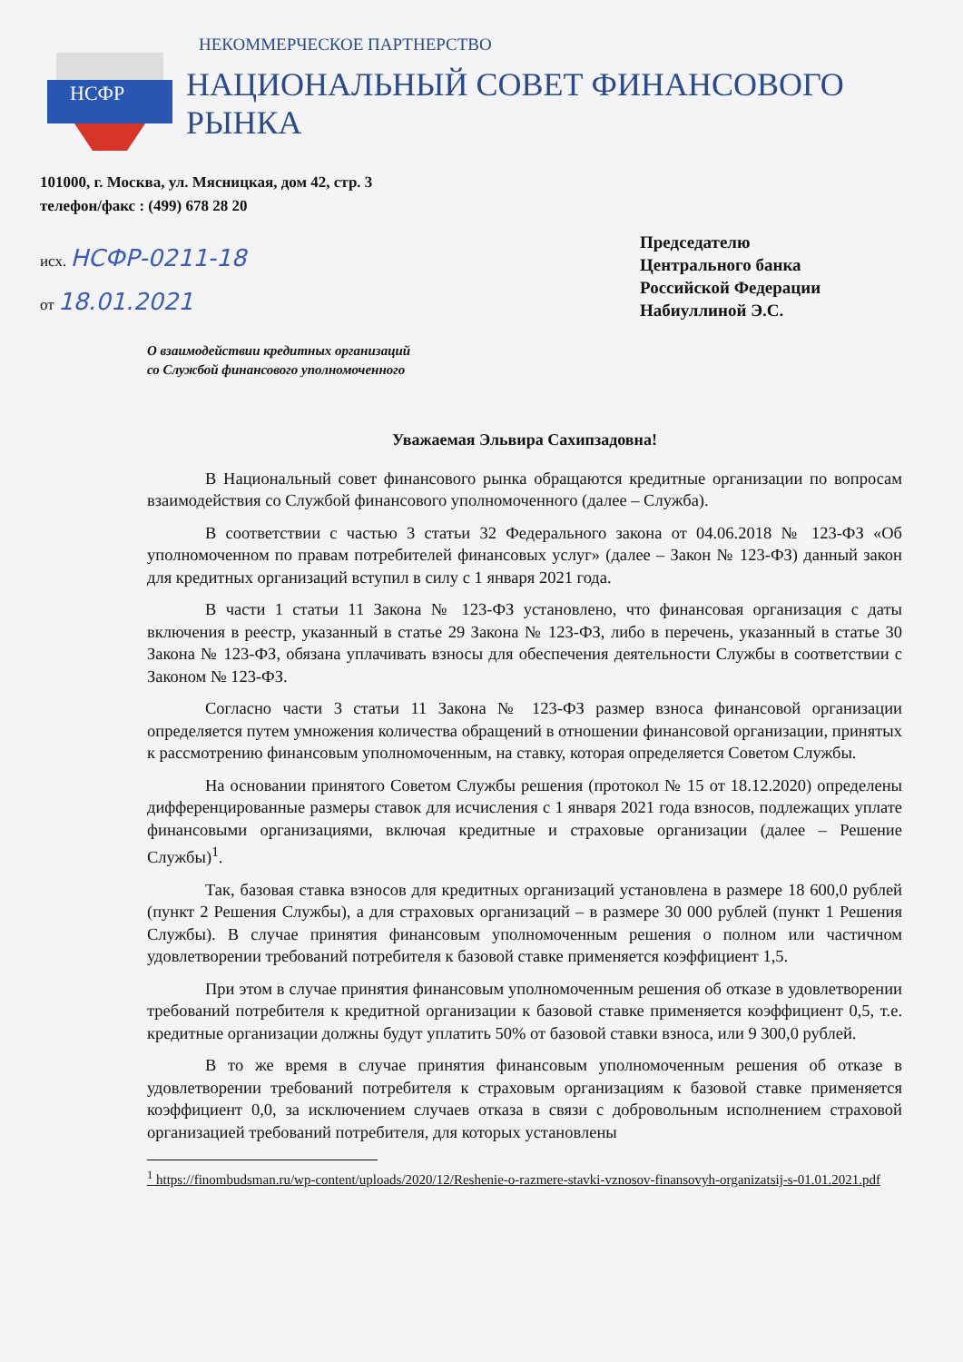НСФР
НЕКОММЕРЧЕСКОЕ ПАРТНЕРСТВО
НАЦИОНАЛЬНЫЙ СОВЕТ ФИНАНСОВОГО РЫНКА
101000, г. Москва, ул. Мясницкая, дом 42, стр. 3
телефон/факс : (499) 678 28 20
исх. НСФР-0211-18
от 18.01.2021
Председателю
Центрального банка
Российской Федерации
Набиуллиной Э.С.
О взаимодействии кредитных организаций
со Службой финансового уполномоченного
Уважаемая Эльвира Сахипзадовна!
В Национальный совет финансового рынка обращаются кредитные организации по вопросам взаимодействия со Службой финансового уполномоченного (далее – Служба).
В соответствии с частью 3 статьи 32 Федерального закона от 04.06.2018 № 123-ФЗ «Об уполномоченном по правам потребителей финансовых услуг» (далее – Закон № 123-ФЗ) данный закон для кредитных организаций вступил в силу с 1 января 2021 года.
В части 1 статьи 11 Закона № 123-ФЗ установлено, что финансовая организация с даты включения в реестр, указанный в статье 29 Закона № 123-ФЗ, либо в перечень, указанный в статье 30 Закона № 123-ФЗ, обязана уплачивать взносы для обеспечения деятельности Службы в соответствии с Законом № 123-ФЗ.
Согласно части 3 статьи 11 Закона № 123-ФЗ размер взноса финансовой организации определяется путем умножения количества обращений в отношении финансовой организации, принятых к рассмотрению финансовым уполномоченным, на ставку, которая определяется Советом Службы.
На основании принятого Советом Службы решения (протокол № 15 от 18.12.2020) определены дифференцированные размеры ставок для исчисления с 1 января 2021 года взносов, подлежащих уплате финансовыми организациями, включая кредитные и страховые организации (далее – Решение Службы)<sup>1</sup>.
Так, базовая ставка взносов для кредитных организаций установлена в размере 18 600,0 рублей (пункт 2 Решения Службы), а для страховых организаций – в размере 30 000 рублей (пункт 1 Решения Службы). В случае принятия финансовым уполномоченным решения о полном или частичном удовлетворении требований потребителя к базовой ставке применяется коэффициент 1,5.
При этом в случае принятия финансовым уполномоченным решения об отказе в удовлетворении требований потребителя к кредитной организации к базовой ставке применяется коэффициент 0,5, т.е. кредитные организации должны будут уплатить 50% от базовой ставки взноса, или 9 300,0 рублей.
В то же время в случае принятия финансовым уполномоченным решения об отказе в удовлетворении требований потребителя к страховым организациям к базовой ставке применяется коэффициент 0,0, за исключением случаев отказа в связи с добровольным исполнением страховой организацией требований потребителя, для которых установлены
<sup>1</sup> https://finombudsman.ru/wp-content/uploads/2020/12/Reshenie-o-razmere-stavki-vznosov-finansovyh-organizatsij-s-01.01.2021.pdf